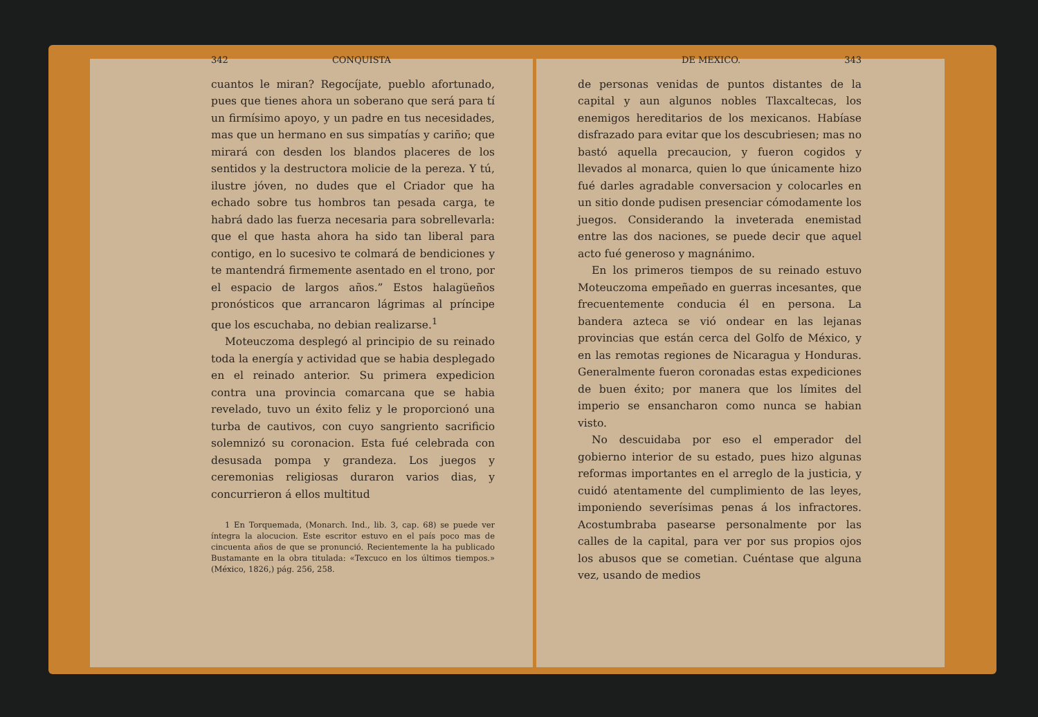342 CONQUISTA
cuantos le miran? Regocíjate, pueblo afortunado, pues que tienes ahora un soberano que será para tí un firmísimo apoyo, y un padre en tus necesidades, mas que un hermano en sus simpatías y cariño; que mirará con desden los blandos placeres de los sentidos y la destructora molicie de la pereza. Y tú, ilustre jóven, no dudes que el Criador que ha echado sobre tus hombros tan pesada carga, te habrá dado las fuerza necesaria para sobrellevarla: que el que hasta ahora ha sido tan liberal para contigo, en lo sucesivo te colmará de bendiciones y te mantendrá firmemente asentado en el trono, por el espacio de largos años.” Estos halagüeños pronósticos que arrancaron lágrimas al príncipe que los escuchaba, no debian realizarse.<sup>1</sup>
Moteuczoma desplegó al principio de su reinado toda la energía y actividad que se habia desplegado en el reinado anterior. Su primera expedicion contra una provincia comarcana que se habia revelado, tuvo un éxito feliz y le proporcionó una turba de cautivos, con cuyo sangriento sacrificio solemnizó su coronacion. Esta fué celebrada con desusada pompa y grandeza. Los juegos y ceremonias religiosas duraron varios dias, y concurrieron á ellos multitud
1 En Torquemada, (Monarch. Ind., lib. 3, cap. 68) se puede ver íntegra la alocucion. Este escritor estuvo en el país poco mas de cincuenta años de que se pronunció. Recientemente la ha publicado Bustamante en la obra titulada: «Texcuco en los últimos tiempos.» (México, 1826,) pág. 256, 258.
DE MEXICO. 343
de personas venidas de puntos distantes de la capital y aun algunos nobles Tlaxcaltecas, los enemigos hereditarios de los mexicanos. Habíase disfrazado para evitar que los descubriesen; mas no bastó aquella precaucion, y fueron cogidos y llevados al monarca, quien lo que únicamente hizo fué darles agradable conversacion y colocarles en un sitio donde pudisen presenciar cómodamente los juegos. Considerando la inveterada enemistad entre las dos naciones, se puede decir que aquel acto fué generoso y magnánimo.
En los primeros tiempos de su reinado estuvo Moteuczoma empeñado en guerras incesantes, que frecuentemente conducia él en persona. La bandera azteca se vió ondear en las lejanas provincias que están cerca del Golfo de México, y en las remotas regiones de Nicaragua y Honduras. Generalmente fueron coronadas estas expediciones de buen éxito; por manera que los límites del imperio se ensancharon como nunca se habian visto.
No descuidaba por eso el emperador del gobierno interior de su estado, pues hizo algunas reformas importantes en el arreglo de la justicia, y cuidó atentamente del cumplimiento de las leyes, imponiendo severísimas penas á los infractores. Acostumbraba pasearse personalmente por las calles de la capital, para ver por sus propios ojos los abusos que se cometian. Cuéntase que alguna vez, usando de medios